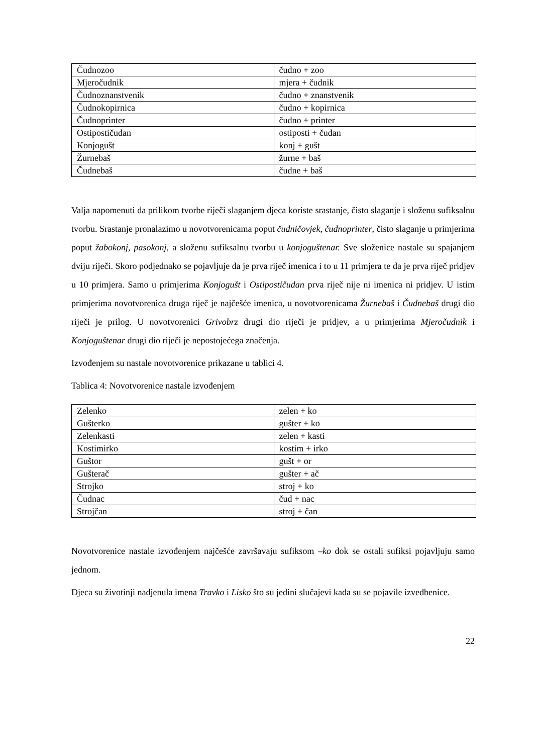| Čudnozoo | čudno + zoo |
| Mjeročudnik | mjera + čudnik |
| Čudnoznanstvenik | čudno + znanstvenik |
| Čudnokopirnica | čudno + kopirnica |
| Čudnoprinter | čudno + printer |
| Ostipostičudan | ostiposti + čudan |
| Konjogušt | konj + gušt |
| Žurnebaš | žurne + baš |
| Čudnebaš | čudne + baš |
Valja napomenuti da prilikom tvorbe riječi slaganjem djeca koriste srastanje, čisto slaganje i složenu sufiksalnu tvorbu. Srastanje pronalazimo u novotvorenicama poput čudničovjek, čudnoprinter, čisto slaganje u primjerima poput žabokonj, pasokonj, a složenu sufiksalnu tvorbu u konjoguštenar. Sve složenice nastale su spajanjem dviju riječi. Skoro podjednako se pojavljuje da je prva riječ imenica i to u 11 primjera te da je prva riječ pridjev u 10 primjera. Samo u primjerima Konjogušt i Ostipostičudan prva riječ nije ni imenica ni pridjev. U istim primjerima novotvorenica druga riječ je najčešće imenica, u novotvorenicama Žurnebaš i Čudnebaš drugi dio riječi je prilog. U novotvorenici Grivobrz drugi dio riječi je pridjev, a u primjerima Mjeročudnik i Konjoguštenar drugi dio riječi je nepostojećega značenja.
Izvođenjem su nastale novotvorenice prikazane u tablici 4.
Tablica 4: Novotvorenice nastale izvođenjem
| Zelenko | zelen + ko |
| Gušterko | gušter + ko |
| Zelenkasti | zelen + kasti |
| Kostimirko | kostim + irko |
| Guštor | gušt + or |
| Gušterač | gušter + ač |
| Strojko | stroj + ko |
| Čudnac | čud + nac |
| Strojčan | stroj + čan |
Novotvorenice nastale izvođenjem najčešće završavaju sufiksom –ko dok se ostali sufiksi pojavljuju samo jednom.
Djeca su životinji nadjenula imena Travko i Lisko što su jedini slučajevi kada su se pojavile izvedbenice.
22